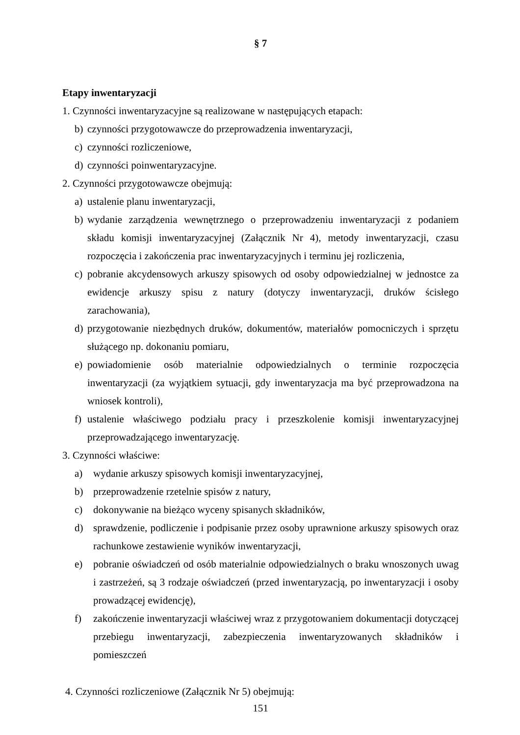§ 7
Etapy inwentaryzacji
1. Czynności inwentaryzacyjne są realizowane w następujących etapach:
b) czynności przygotowawcze do przeprowadzenia inwentaryzacji,
c) czynności rozliczeniowe,
d) czynności poinwentaryzacyjne.
2. Czynności przygotowawcze obejmują:
a) ustalenie planu inwentaryzacji,
b) wydanie zarządzenia wewnętrznego o przeprowadzeniu inwentaryzacji z podaniem składu komisji inwentaryzacyjnej (Załącznik Nr 4), metody inwentaryzacji, czasu rozpoczęcia i zakończenia prac inwentaryzacyjnych i terminu jej rozliczenia,
c) pobranie akcydensowych arkuszy spisowych od osoby odpowiedzialnej w jednostce za ewidencje arkuszy spisu z natury (dotyczy inwentaryzacji, druków ścisłego zarachowania),
d) przygotowanie niezbędnych druków, dokumentów, materiałów pomocniczych i sprzętu służącego np. dokonaniu pomiaru,
e) powiadomienie osób materialnie odpowiedzialnych o terminie rozpoczęcia inwentaryzacji (za wyjątkiem sytuacji, gdy inwentaryzacja ma być przeprowadzona na wniosek kontroli),
f) ustalenie właściwego podziału pracy i przeszkolenie komisji inwentaryzacyjnej przeprowadzającego inwentaryzację.
3. Czynności właściwe:
a) wydanie arkuszy spisowych komisji inwentaryzacyjnej,
b) przeprowadzenie rzetelnie spisów z natury,
c) dokonywanie na bieżąco wyceny spisanych składników,
d) sprawdzenie, podliczenie i podpisanie przez osoby uprawnione arkuszy spisowych oraz rachunkowe zestawienie wyników inwentaryzacji,
e) pobranie oświadczeń od osób materialnie odpowiedzialnych o braku wnoszonych uwag i zastrzeżeń, są 3 rodzaje oświadczeń (przed inwentaryzacją, po inwentaryzacji i osoby prowadzącej ewidencję),
f) zakończenie inwentaryzacji właściwej wraz z przygotowaniem dokumentacji dotyczącej przebiegu inwentaryzacji, zabezpieczenia inwentaryzowanych składników i pomieszczeń
4. Czynności rozliczeniowe (Załącznik Nr 5) obejmują:
151